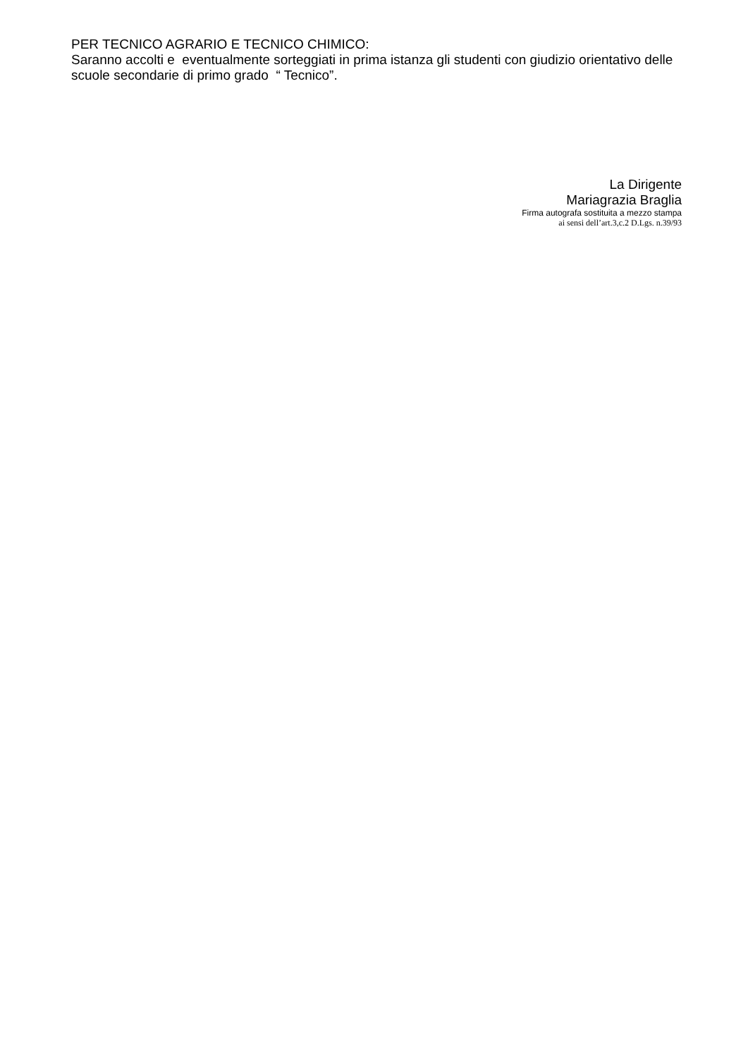PER TECNICO AGRARIO E TECNICO CHIMICO:
Saranno accolti e eventualmente sorteggiati in prima istanza gli studenti con giudizio orientativo delle scuole secondarie di primo grado “ Tecnico”.
La Dirigente
Mariagrazia Braglia
Firma autografa sostituita a mezzo stampa
ai sensi dell’art.3,c.2 D.Lgs. n.39/93